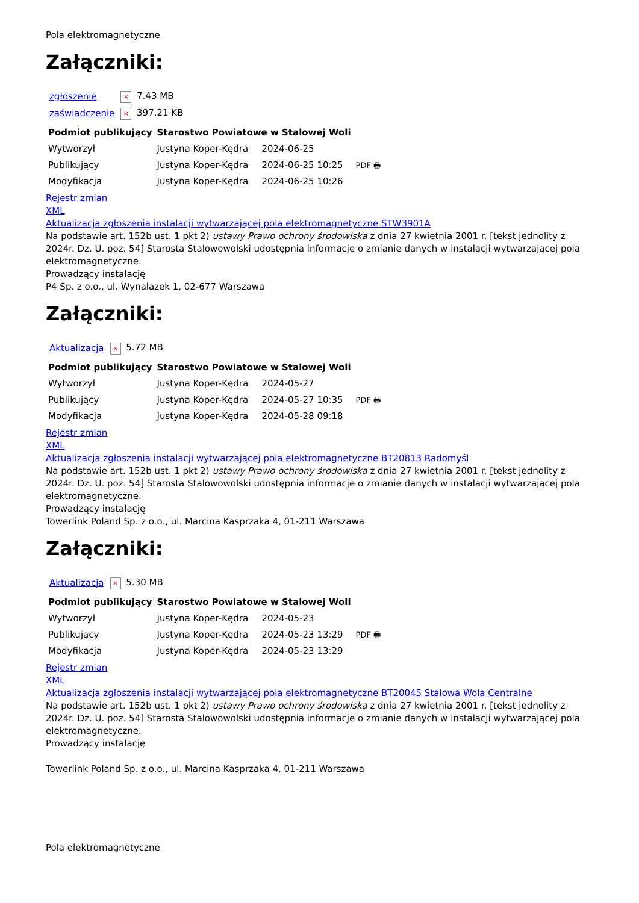Pola elektromagnetyczne
Załączniki:
| zgłoszenie | × 7.43 MB |
| zaświadczenie | × 397.21 KB |
| Podmiot publikujący | Starostwo Powiatowe w Stalowej Woli | | |
| Wytworzył | Justyna Koper-Kędra | 2024-06-25 | PDF 🖶 |
| Publikujący | Justyna Koper-Kędra | 2024-06-25 10:25 | |
| Modyfikacja | Justyna Koper-Kędra | 2024-06-25 10:26 | |
Rejestr zmian
XML
Aktualizacja zgłoszenia instalacji wytwarzającej pola elektromagnetyczne STW3901A
Na podstawie art. 152b ust. 1 pkt 2) ustawy Prawo ochrony środowiska z dnia 27 kwietnia 2001 r. [tekst jednolity z 2024r. Dz. U. poz. 54] Starosta Stalowowolski udostępnia informacje o zmianie danych w instalacji wytwarzającej pola elektromagnetyczne.
Prowadzący instalację
P4 Sp. z o.o., ul. Wynalazek 1, 02-677 Warszawa
Załączniki:
| Aktualizacja | × 5.72 MB |
| Podmiot publikujący | Starostwo Powiatowe w Stalowej Woli | | |
| Wytworzył | Justyna Koper-Kędra | 2024-05-27 | PDF 🖶 |
| Publikujący | Justyna Koper-Kędra | 2024-05-27 10:35 | |
| Modyfikacja | Justyna Koper-Kędra | 2024-05-28 09:18 | |
Rejestr zmian
XML
Aktualizacja zgłoszenia instalacji wytwarzającej pola elektromagnetyczne BT20813 Radomyśl
Na podstawie art. 152b ust. 1 pkt 2) ustawy Prawo ochrony środowiska z dnia 27 kwietnia 2001 r. [tekst jednolity z 2024r. Dz. U. poz. 54] Starosta Stalowowolski udostępnia informacje o zmianie danych w instalacji wytwarzającej pola elektromagnetyczne.
Prowadzący instalację
Towerlink Poland Sp. z o.o., ul. Marcina Kasprzaka 4, 01-211 Warszawa
Załączniki:
| Aktualizacja | × 5.30 MB |
| Podmiot publikujący | Starostwo Powiatowe w Stalowej Woli | | |
| Wytworzył | Justyna Koper-Kędra | 2024-05-23 | PDF 🖶 |
| Publikujący | Justyna Koper-Kędra | 2024-05-23 13:29 | |
| Modyfikacja | Justyna Koper-Kędra | 2024-05-23 13:29 | |
Rejestr zmian
XML
Aktualizacja zgłoszenia instalacji wytwarzającej pola elektromagnetyczne BT20045 Stalowa Wola Centralne
Na podstawie art. 152b ust. 1 pkt 2) ustawy Prawo ochrony środowiska z dnia 27 kwietnia 2001 r. [tekst jednolity z 2024r. Dz. U. poz. 54] Starosta Stalowowolski udostępnia informacje o zmianie danych w instalacji wytwarzającej pola elektromagnetyczne.
Prowadzący instalację
Towerlink Poland Sp. z o.o., ul. Marcina Kasprzaka 4, 01-211 Warszawa
Pola elektromagnetyczne